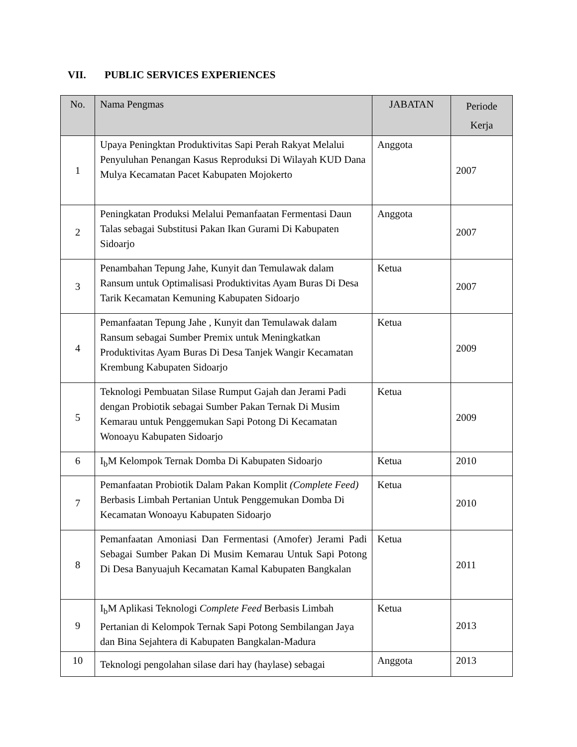VII. PUBLIC SERVICES EXPERIENCES
| No. | Nama Pengmas | JABATAN | Periode Kerja |
| --- | --- | --- | --- |
| 1 | Upaya Peningktan Produktivitas Sapi Perah Rakyat Melalui Penyuluhan Penangan Kasus Reproduksi Di Wilayah KUD Dana Mulya Kecamatan Pacet Kabupaten Mojokerto | Anggota | 2007 |
| 2 | Peningkatan Produksi Melalui Pemanfaatan Fermentasi Daun Talas sebagai Substitusi Pakan Ikan Gurami Di Kabupaten Sidoarjo | Anggota | 2007 |
| 3 | Penambahan Tepung Jahe, Kunyit dan Temulawak dalam Ransum untuk Optimalisasi Produktivitas Ayam Buras Di Desa Tarik Kecamatan Kemuning Kabupaten Sidoarjo | Ketua | 2007 |
| 4 | Pemanfaatan Tepung Jahe , Kunyit dan Temulawak dalam Ransum sebagai Sumber Premix untuk Meningkatkan Produktivitas Ayam Buras Di Desa Tanjek Wangir Kecamatan Krembung Kabupaten Sidoarjo | Ketua | 2009 |
| 5 | Teknologi Pembuatan Silase Rumput Gajah dan Jerami Padi dengan Probiotik sebagai Sumber Pakan Ternak Di Musim Kemarau untuk Penggemukan Sapi Potong Di Kecamatan Wonoayu Kabupaten Sidoarjo | Ketua | 2009 |
| 6 | I<sub>b</sub>M Kelompok Ternak Domba Di Kabupaten Sidoarjo | Ketua | 2010 |
| 7 | Pemanfaatan Probiotik Dalam Pakan Komplit (Complete Feed) Berbasis Limbah Pertanian Untuk Penggemukan Domba Di Kecamatan Wonoayu Kabupaten Sidoarjo | Ketua | 2010 |
| 8 | Pemanfaatan Amoniasi Dan Fermentasi (Amofer) Jerami Padi Sebagai Sumber Pakan Di Musim Kemarau Untuk Sapi Potong Di Desa Banyuajuh Kecamatan Kamal Kabupaten Bangkalan | Ketua | 2011 |
| 9 | I<sub>b</sub>M Aplikasi Teknologi Complete Feed Berbasis Limbah Pertanian di Kelompok Ternak Sapi Potong Sembilangan Jaya dan Bina Sejahtera di Kabupaten Bangkalan-Madura | Ketua | 2013 |
| 10 | Teknologi pengolahan silase dari hay (haylase) sebagai | Anggota | 2013 |